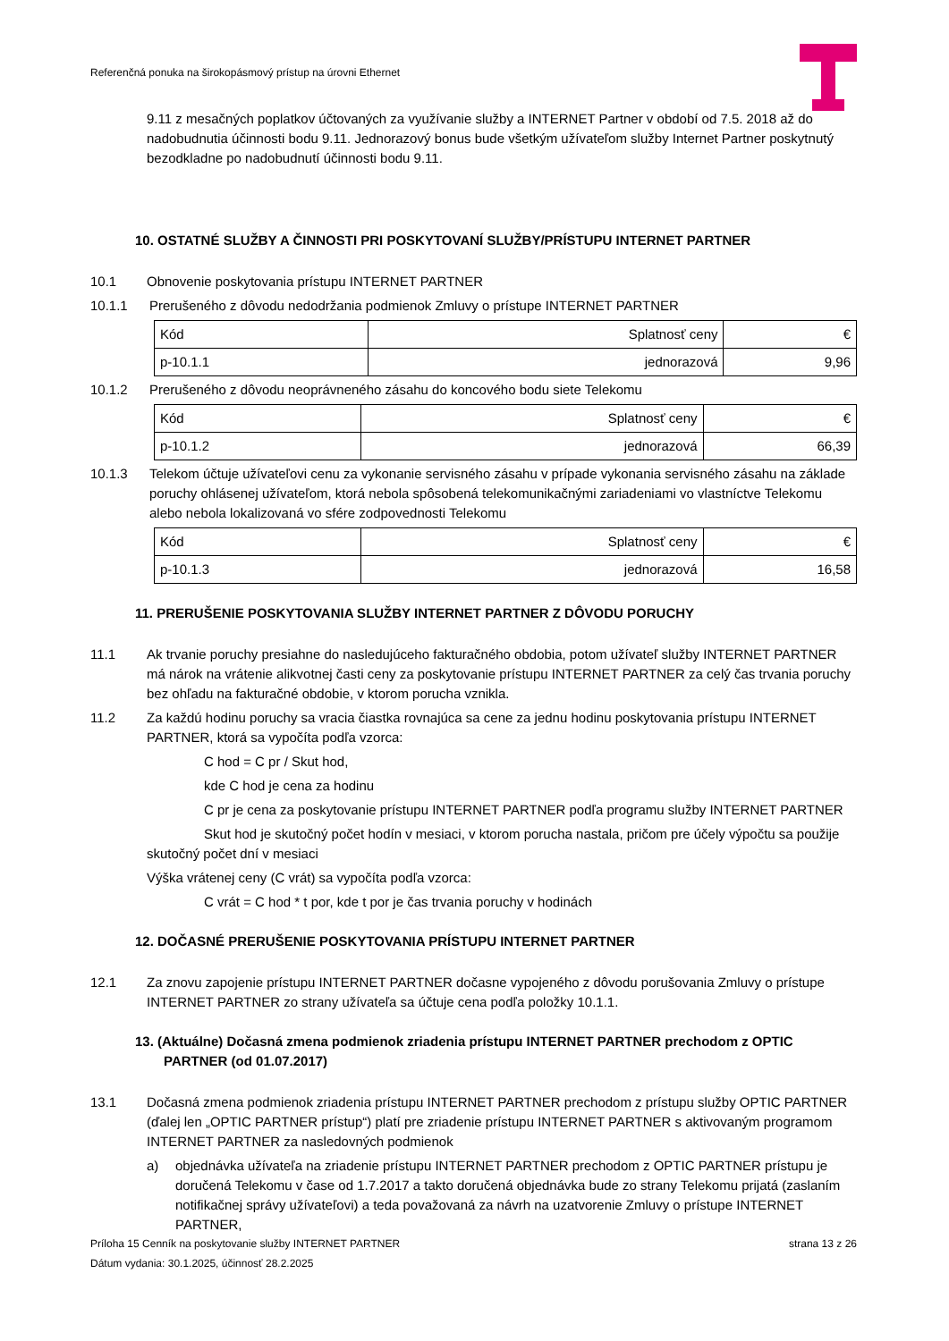Referenčná ponuka na širokopásmový prístup na úrovni Ethernet
9.11 z mesačných poplatkov účtovaných za využívanie služby a INTERNET Partner v období od 7.5. 2018 až do nadobudnutia účinnosti bodu 9.11. Jednorazový bonus bude všetkým užívateľom služby Internet Partner poskytnutý bezodkladne po nadobudnutí účinnosti bodu 9.11.
10. OSTATNÉ SLUŽBY A ČINNOSTI PRI POSKYTOVANÍ SLUŽBY/PRÍSTUPU INTERNET PARTNER
10.1 Obnovenie poskytovania prístupu INTERNET PARTNER
10.1.1 Prerušeného z dôvodu nedodržania podmienok Zmluvy o prístupe INTERNET PARTNER
| Kód | Splatnosť ceny | € |
| p-10.1.1 | jednorazová | 9,96 |
10.1.2 Prerušeného z dôvodu neoprávneného zásahu do koncového bodu siete Telekomu
| Kód | Splatnosť ceny | € |
| p-10.1.2 | jednorazová | 66,39 |
10.1.3 Telekom účtuje užívateľovi cenu za vykonanie servisného zásahu v prípade vykonania servisného zásahu na základe poruchy ohlásenej užívateľom, ktorá nebola spôsobená telekomunikačnými zariadeniami vo vlastníctve Telekomu alebo nebola lokalizovaná vo sfére zodpovednosti Telekomu
| Kód | Splatnosť ceny | € |
| p-10.1.3 | jednorazová | 16,58 |
11. PRERUŠENIE POSKYTOVANIA SLUŽBY INTERNET PARTNER Z DÔVODU PORUCHY
11.1 Ak trvanie poruchy presiahne do nasledujúceho fakturačného obdobia, potom užívateľ služby INTERNET PARTNER má nárok na vrátenie alikvotnej časti ceny za poskytovanie prístupu INTERNET PARTNER za celý čas trvania poruchy bez ohľadu na fakturačné obdobie, v ktorom porucha vznikla.
11.2 Za každú hodinu poruchy sa vracia čiastka rovnajúca sa cene za jednu hodinu poskytovania prístupu INTERNET PARTNER, ktorá sa vypočíta podľa vzorca:
C hod = C pr / Skut hod,
kde C hod je cena za hodinu
C pr je cena za poskytovanie prístupu INTERNET PARTNER podľa programu služby INTERNET PARTNER
Skut hod je skutočný počet hodín v mesiaci, v ktorom porucha nastala, pričom pre účely výpočtu sa použije skutočný počet dní v mesiaci
Výška vrátenej ceny (C vrát) sa vypočíta podľa vzorca:
C vrát = C hod * t por, kde t por je čas trvania poruchy v hodinách
12. DOČASNÉ PRERUŠENIE POSKYTOVANIA PRÍSTUPU INTERNET PARTNER
12.1 Za znovu zapojenie prístupu INTERNET PARTNER dočasne vypojeného z dôvodu porušovania Zmluvy o prístupe INTERNET PARTNER zo strany užívateľa sa účtuje cena podľa položky 10.1.1.
13. (Aktuálne) Dočasná zmena podmienok zriadenia prístupu INTERNET PARTNER prechodom z OPTIC PARTNER (od 01.07.2017)
13.1 Dočasná zmena podmienok zriadenia prístupu INTERNET PARTNER prechodom z prístupu služby OPTIC PARTNER (ďalej len „OPTIC PARTNER prístup“) platí pre zriadenie prístupu INTERNET PARTNER s aktivovaným programom INTERNET PARTNER za nasledovných podmienok
a) objednávka užívateľa na zriadenie prístupu INTERNET PARTNER prechodom z OPTIC PARTNER prístupu je doručená Telekomu v čase od 1.7.2017 a takto doručená objednávka bude zo strany Telekomu prijatá (zaslaním notifikačnej správy užívateľovi) a teda považovaná za návrh na uzatvorenie Zmluvy o prístupe INTERNET PARTNER,
Príloha 15 Cenník na poskytovanie služby INTERNET PARTNER strana 13 z 26
Dátum vydania: 30.1.2025, účinnosť 28.2.2025